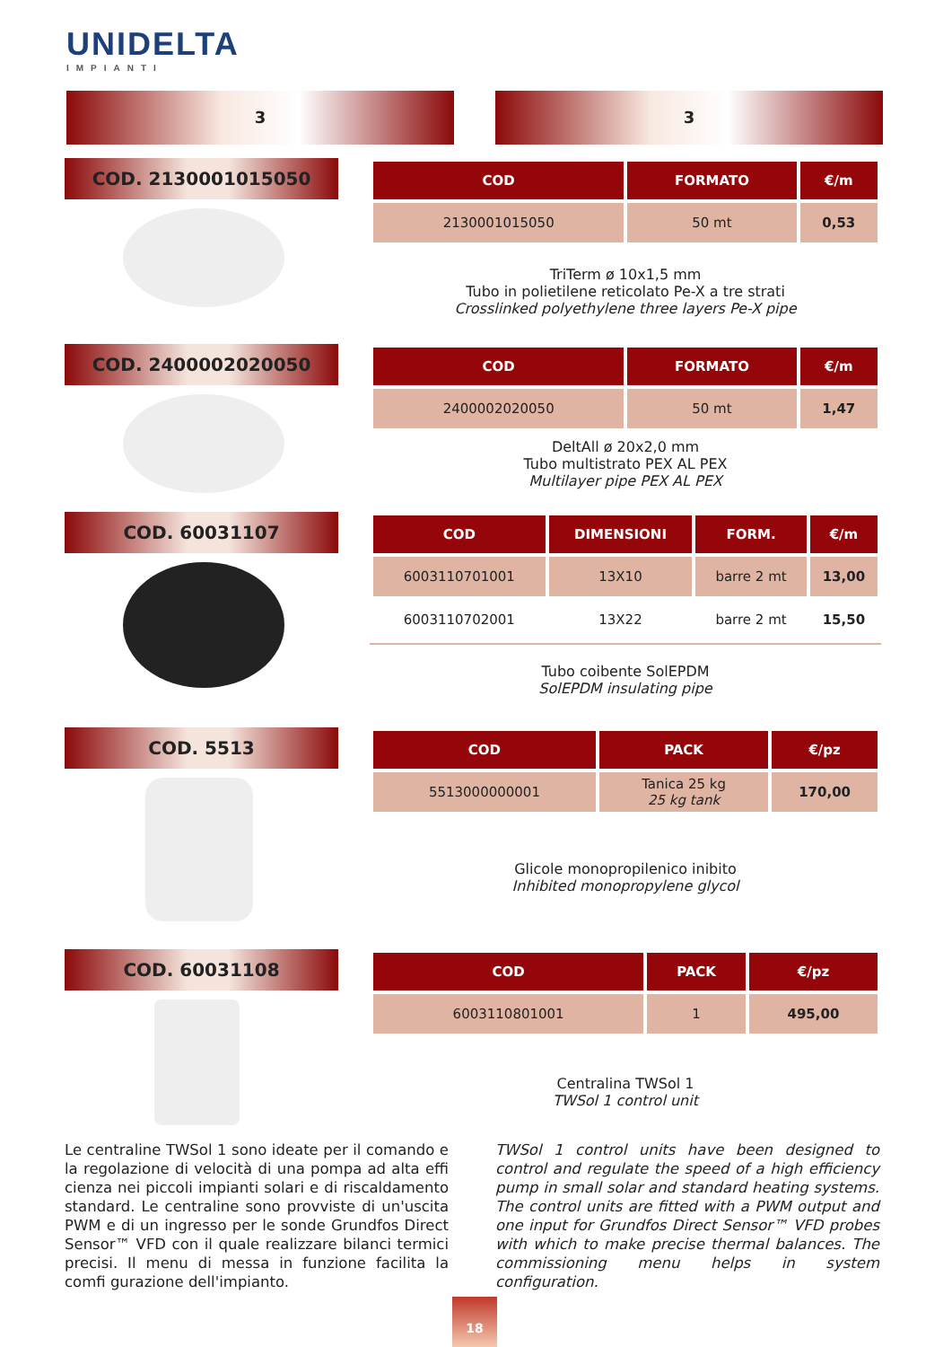UNIDELTA
IMPIANTI
3 3
COD. 2130001015050
| COD | FORMATO | €/m |
| --- | --- | --- |
| 2130001015050 | 50 mt | 0,53 |
TriTerm ø 10x1,5 mm
Tubo in polietilene reticolato Pe-X a tre strati
Crosslinked polyethylene three layers Pe-X pipe
COD. 2400002020050
| COD | FORMATO | €/m |
| --- | --- | --- |
| 2400002020050 | 50 mt | 1,47 |
DeltAll ø 20x2,0 mm
Tubo multistrato PEX AL PEX
Multilayer pipe PEX AL PEX
COD. 60031107
| COD | DIMENSIONI | FORM. | €/m |
| --- | --- | --- | --- |
| 6003110701001 | 13X10 | barre 2 mt | 13,00 |
| 6003110702001 | 13X22 | barre 2 mt | 15,50 |
Tubo coibente SolEPDM
SolEPDM insulating pipe
COD. 5513
| COD | PACK | €/pz |
| --- | --- | --- |
| 5513000000001 | Tanica 25 kg 25 kg tank | 170,00 |
Glicole monopropilenico inibito
Inhibited monopropylene glycol
COD. 60031108
| COD | PACK | €/pz |
| --- | --- | --- |
| 6003110801001 | 1 | 495,00 |
Centralina TWSol 1
TWSol 1 control unit
Le centraline TWSol 1 sono ideate per il comando e la regolazione di velocità di una pompa ad alta effi cienza nei piccoli impianti solari e di riscaldamento standard. Le centraline sono provviste di un'uscita PWM e di un ingresso per le sonde Grundfos Direct Sensor™ VFD con il quale realizzare bilanci termici precisi. Il menu di messa in funzione facilita la comfi gurazione dell'impianto.
TWSol 1 control units have been designed to control and regulate the speed of a high efficiency pump in small solar and standard heating systems. The control units are fitted with a PWM output and one input for Grundfos Direct Sensor™ VFD probes with which to make precise thermal balances. The commissioning menu helps in system configuration.
18